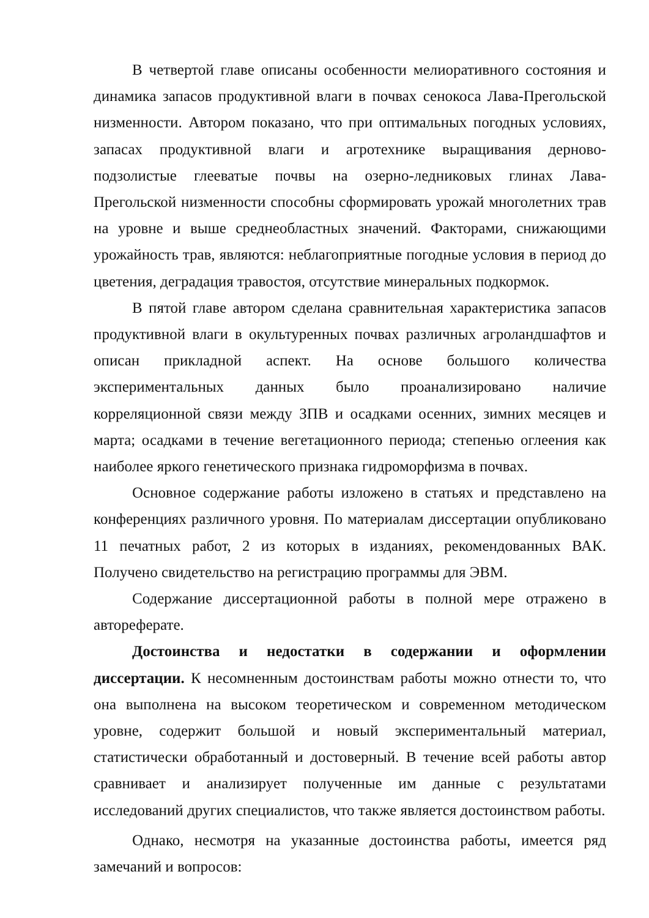В четвертой главе описаны особенности мелиоративного состояния и динамика запасов продуктивной влаги в почвах сенокоса Лава-Прегольской низменности. Автором показано, что при оптимальных погодных условиях, запасах продуктивной влаги и агротехнике выращивания дерново-подзолистые глееватые почвы на озерно-ледниковых глинах Лава-Прегольской низменности способны сформировать урожай многолетних трав на уровне и выше среднеобластных значений. Факторами, снижающими урожайность трав, являются: неблагоприятные погодные условия в период до цветения, деградация травостоя, отсутствие минеральных подкормок.
В пятой главе автором сделана сравнительная характеристика запасов продуктивной влаги в окультуренных почвах различных агроландшафтов и описан прикладной аспект. На основе большого количества экспериментальных данных было проанализировано наличие корреляционной связи между ЗПВ и осадками осенних, зимних месяцев и марта; осадками в течение вегетационного периода; степенью оглеения как наиболее яркого генетического признака гидроморфизма в почвах.
Основное содержание работы изложено в статьях и представлено на конференциях различного уровня. По материалам диссертации опубликовано 11 печатных работ, 2 из которых в изданиях, рекомендованных ВАК. Получено свидетельство на регистрацию программы для ЭВМ.
Содержание диссертационной работы в полной мере отражено в автореферате.
Достоинства и недостатки в содержании и оформлении диссертации. К несомненным достоинствам работы можно отнести то, что она выполнена на высоком теоретическом и современном методическом уровне, содержит большой и новый экспериментальный материал, статистически обработанный и достоверный. В течение всей работы автор сравнивает и анализирует полученные им данные с результатами исследований других специалистов, что также является достоинством работы.
Однако, несмотря на указанные достоинства работы, имеется ряд замечаний и вопросов: